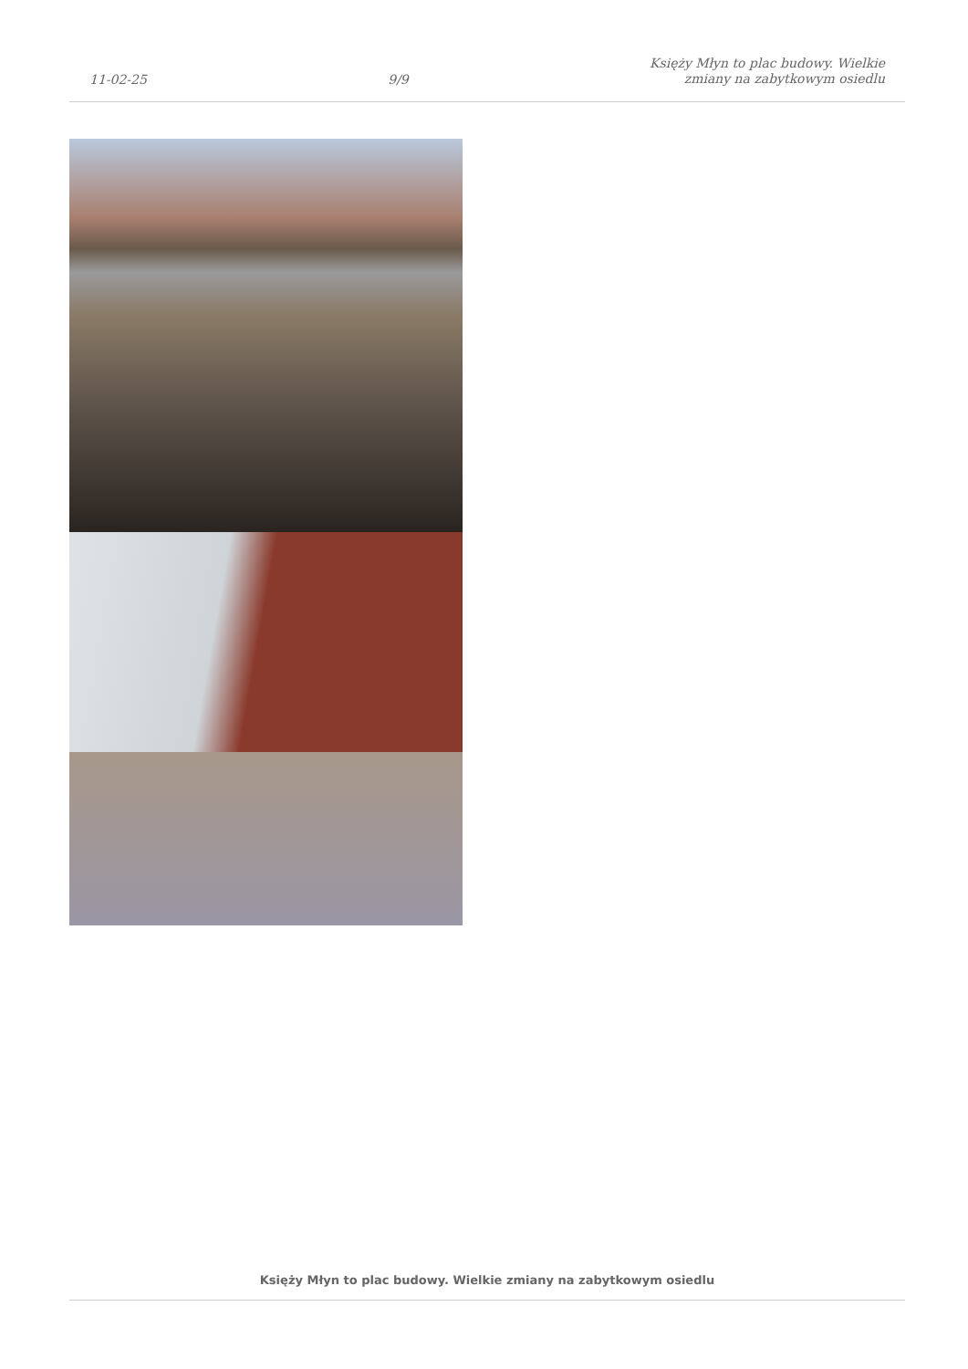11-02-25 9/9 Księży Młyn to plac budowy. Wielkie
zmiany na zabytkowym osiedlu
Księży Młyn to plac budowy. Wielkie zmiany na zabytkowym osiedlu